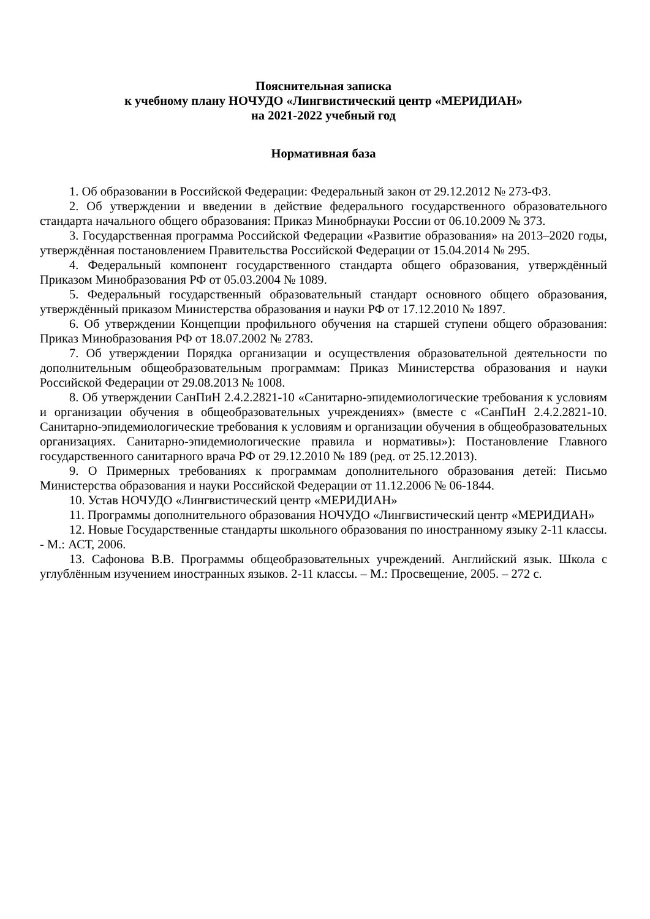Пояснительная записка
к учебному плану НОЧУДО «Лингвистический центр «МЕРИДИАН»
на 2021-2022 учебный год
Нормативная база
1. Об образовании в Российской Федерации: Федеральный закон от 29.12.2012 № 273-ФЗ.
2. Об утверждении и введении в действие федерального государственного образовательного стандарта начального общего образования: Приказ Минобрнауки России от 06.10.2009 № 373.
3. Государственная программа Российской Федерации «Развитие образования» на 2013–2020 годы, утверждённая постановлением Правительства Российской Федерации от 15.04.2014 № 295.
4. Федеральный компонент государственного стандарта общего образования, утверждённый Приказом Минобразования РФ от 05.03.2004 № 1089.
5. Федеральный государственный образовательный стандарт основного общего образования, утверждённый приказом Министерства образования и науки РФ от 17.12.2010 № 1897.
6. Об утверждении Концепции профильного обучения на старшей ступени общего образования: Приказ Минобразования РФ от 18.07.2002 № 2783.
7. Об утверждении Порядка организации и осуществления образовательной деятельности по дополнительным общеобразовательным программам: Приказ Министерства образования и науки Российской Федерации от 29.08.2013 № 1008.
8. Об утверждении СанПиН 2.4.2.2821-10 «Санитарно-эпидемиологические требования к условиям и организации обучения в общеобразовательных учреждениях» (вместе с «СанПиН 2.4.2.2821-10. Санитарно-эпидемиологические требования к условиям и организации обучения в общеобразовательных организациях. Санитарно-эпидемиологические правила и нормативы»): Постановление Главного государственного санитарного врача РФ от 29.12.2010 № 189 (ред. от 25.12.2013).
9. О Примерных требованиях к программам дополнительного образования детей: Письмо Министерства образования и науки Российской Федерации от 11.12.2006 № 06-1844.
10. Устав НОЧУДО «Лингвистический центр «МЕРИДИАН»
11. Программы дополнительного образования НОЧУДО «Лингвистический центр «МЕРИДИАН»
12. Новые Государственные стандарты школьного образования по иностранному языку 2-11 классы. - М.: АСТ, 2006.
13. Сафонова В.В. Программы общеобразовательных учреждений. Английский язык. Школа с углублённым изучением иностранных языков. 2-11 классы. – М.: Просвещение, 2005. – 272 с.